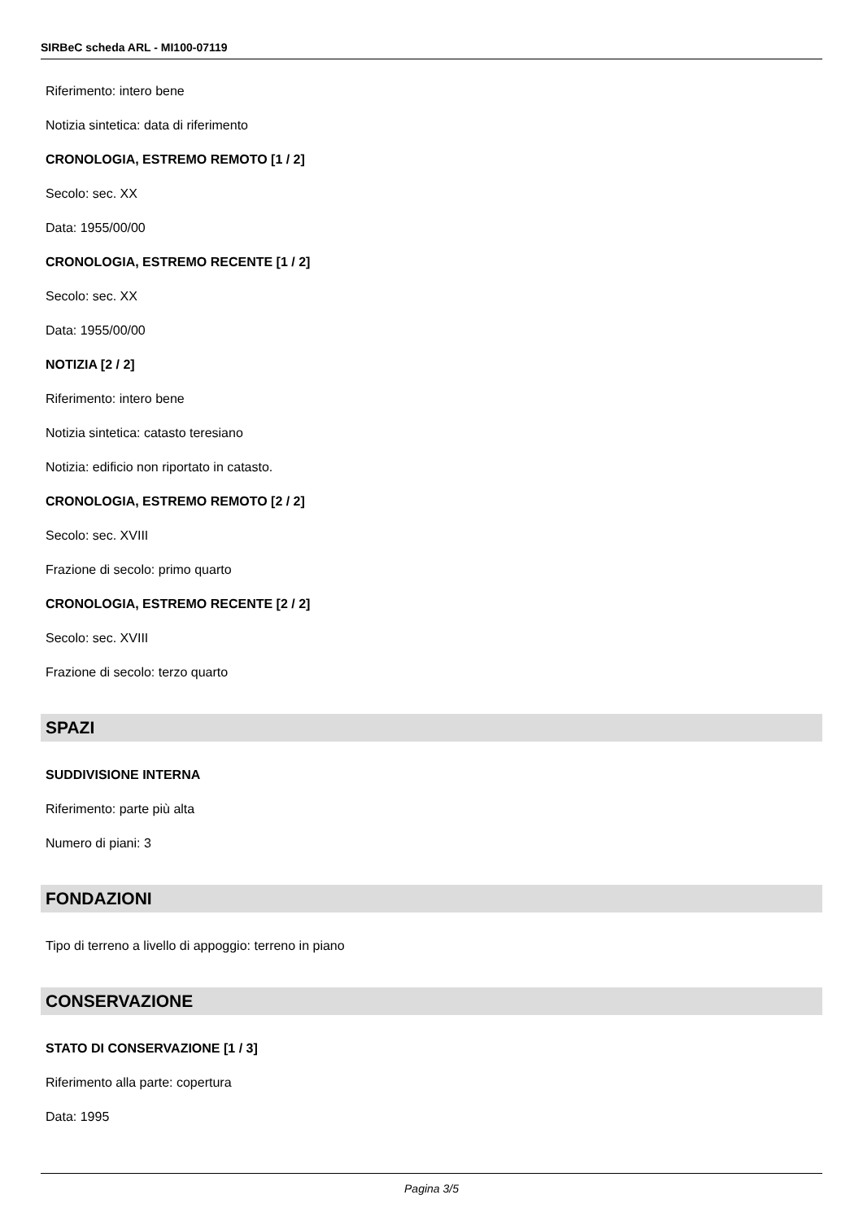SIRBeC scheda ARL - MI100-07119
Riferimento: intero bene
Notizia sintetica: data di riferimento
CRONOLOGIA, ESTREMO REMOTO [1 / 2]
Secolo: sec. XX
Data: 1955/00/00
CRONOLOGIA, ESTREMO RECENTE [1 / 2]
Secolo: sec. XX
Data: 1955/00/00
NOTIZIA [2 / 2]
Riferimento: intero bene
Notizia sintetica: catasto teresiano
Notizia: edificio non riportato in catasto.
CRONOLOGIA, ESTREMO REMOTO [2 / 2]
Secolo: sec. XVIII
Frazione di secolo: primo quarto
CRONOLOGIA, ESTREMO RECENTE [2 / 2]
Secolo: sec. XVIII
Frazione di secolo: terzo quarto
SPAZI
SUDDIVISIONE INTERNA
Riferimento: parte più alta
Numero di piani: 3
FONDAZIONI
Tipo di terreno a livello di appoggio: terreno in piano
CONSERVAZIONE
STATO DI CONSERVAZIONE [1 / 3]
Riferimento alla parte: copertura
Data: 1995
Pagina 3/5